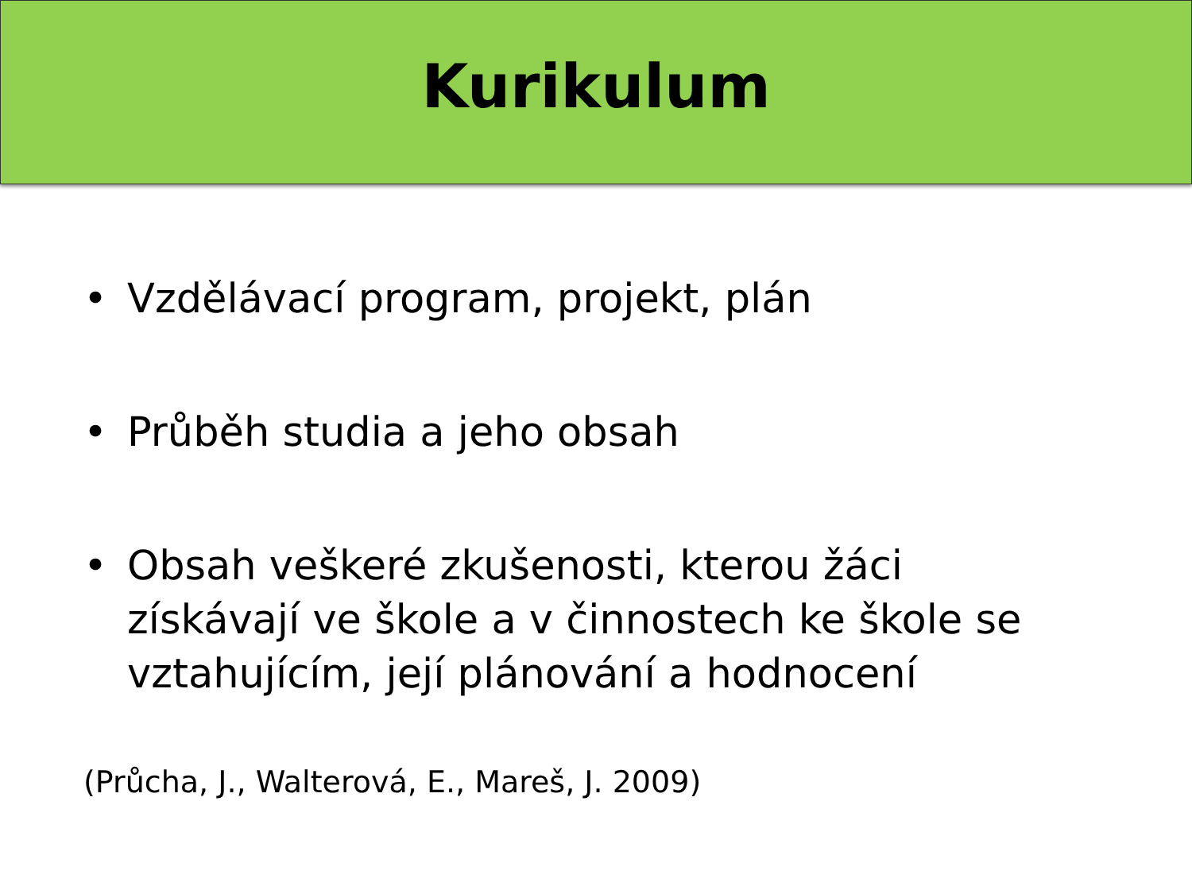Kurikulum
• Vzdělávací program, projekt, plán
• Průběh studia a jeho obsah
• Obsah veškeré zkušenosti, kterou žáci získávají ve škole a v činnostech ke škole se vztahujícím, její plánování a hodnocení
(Průcha, J., Walterová, E., Mareš, J. 2009)